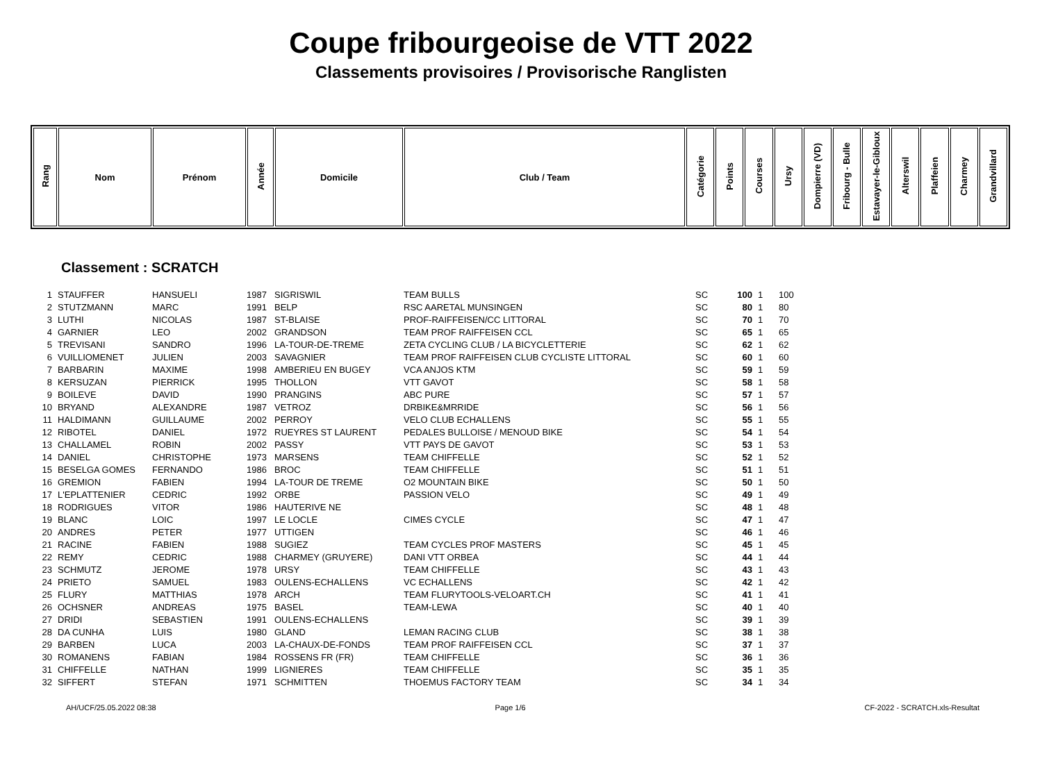Coupe fribourgeoise de VTT 2022
Classements provisoires / Provisorische Ranglisten
| Rang | Nom | Prénom | Année | Domicile | Club / Team | Catégorie | Points | Courses | Ursy | Dompierre (VD) | Fribourg - Bulle | Estavayer-le-Gibloux | Alterswil | Plaffeien | Charmey | Grandvillard |
| --- | --- | --- | --- | --- | --- | --- | --- | --- | --- | --- | --- | --- | --- | --- | --- | --- |
Classement : SCRATCH
| 1 | STAUFFER | HANSUELI | 1987 | SIGRISWIL | TEAM BULLS | SC | 100 | 1 | 100 |
| 2 | STUTZMANN | MARC | 1991 | BELP | RSC AARETAL MUNSINGEN | SC | 80 | 1 | 80 |
| 3 | LUTHI | NICOLAS | 1987 | ST-BLAISE | PROF-RAIFFEISEN/CC LITTORAL | SC | 70 | 1 | 70 |
| 4 | GARNIER | LEO | 2002 | GRANDSON | TEAM PROF RAIFFEISEN CCL | SC | 65 | 1 | 65 |
| 5 | TREVISANI | SANDRO | 1996 | LA-TOUR-DE-TREME | ZETA CYCLING CLUB / LA BICYCLETTERIE | SC | 62 | 1 | 62 |
| 6 | VUILLIOMENET | JULIEN | 2003 | SAVAGNIER | TEAM PROF RAIFFEISEN CLUB CYCLISTE LITTORAL | SC | 60 | 1 | 60 |
| 7 | BARBARIN | MAXIME | 1998 | AMBERIEU EN BUGEY | VCA ANJOS KTM | SC | 59 | 1 | 59 |
| 8 | KERSUZAN | PIERRICK | 1995 | THOLLON | VTT GAVOT | SC | 58 | 1 | 58 |
| 9 | BOILEVE | DAVID | 1990 | PRANGINS | ABC PURE | SC | 57 | 1 | 57 |
| 10 | BRYAND | ALEXANDRE | 1987 | VETROZ | DRBIKE&MRRIDE | SC | 56 | 1 | 56 |
| 11 | HALDIMANN | GUILLAUME | 2002 | PERROY | VELO CLUB ECHALLENS | SC | 55 | 1 | 55 |
| 12 | RIBOTEL | DANIEL | 1972 | RUEYRES ST LAURENT | PEDALES BULLOISE / MENOUD BIKE | SC | 54 | 1 | 54 |
| 13 | CHALLAMEL | ROBIN | 2002 | PASSY | VTT PAYS DE GAVOT | SC | 53 | 1 | 53 |
| 14 | DANIEL | CHRISTOPHE | 1973 | MARSENS | TEAM CHIFFELLE | SC | 52 | 1 | 52 |
| 15 | BESELGA GOMES | FERNANDO | 1986 | BROC | TEAM CHIFFELLE | SC | 51 | 1 | 51 |
| 16 | GREMION | FABIEN | 1994 | LA-TOUR DE TREME | O2 MOUNTAIN BIKE | SC | 50 | 1 | 50 |
| 17 | L'EPLATTENIER | CEDRIC | 1992 | ORBE | PASSION VELO | SC | 49 | 1 | 49 |
| 18 | RODRIGUES | VITOR | 1986 | HAUTERIVE NE | | SC | 48 | 1 | 48 |
| 19 | BLANC | LOIC | 1997 | LE LOCLE | CIMES CYCLE | SC | 47 | 1 | 47 |
| 20 | ANDRES | PETER | 1977 | UTTIGEN | | SC | 46 | 1 | 46 |
| 21 | RACINE | FABIEN | 1988 | SUGIEZ | TEAM CYCLES PROF MASTERS | SC | 45 | 1 | 45 |
| 22 | REMY | CEDRIC | 1988 | CHARMEY (GRUYERE) | DANI VTT ORBEA | SC | 44 | 1 | 44 |
| 23 | SCHMUTZ | JEROME | 1978 | URSY | TEAM CHIFFELLE | SC | 43 | 1 | 43 |
| 24 | PRIETO | SAMUEL | 1983 | OULENS-ECHALLENS | VC ECHALLENS | SC | 42 | 1 | 42 |
| 25 | FLURY | MATTHIAS | 1978 | ARCH | TEAM FLURYTOOLS-VELOART.CH | SC | 41 | 1 | 41 |
| 26 | OCHSNER | ANDREAS | 1975 | BASEL | TEAM-LEWA | SC | 40 | 1 | 40 |
| 27 | DRIDI | SEBASTIEN | 1991 | OULENS-ECHALLENS | | SC | 39 | 1 | 39 |
| 28 | DA CUNHA | LUIS | 1980 | GLAND | LEMAN RACING CLUB | SC | 38 | 1 | 38 |
| 29 | BARBEN | LUCA | 2003 | LA-CHAUX-DE-FONDS | TEAM PROF RAIFFEISEN CCL | SC | 37 | 1 | 37 |
| 30 | ROMANENS | FABIAN | 1984 | ROSSENS FR (FR) | TEAM CHIFFELLE | SC | 36 | 1 | 36 |
| 31 | CHIFFELLE | NATHAN | 1999 | LIGNIERES | TEAM CHIFFELLE | SC | 35 | 1 | 35 |
| 32 | SIFFERT | STEFAN | 1971 | SCHMITTEN | THOEMUS FACTORY TEAM | SC | 34 | 1 | 34 |
AH/UCF/25.05.2022 08:38 Page 1/6 CF-2022 - SCRATCH.xls-Resultat